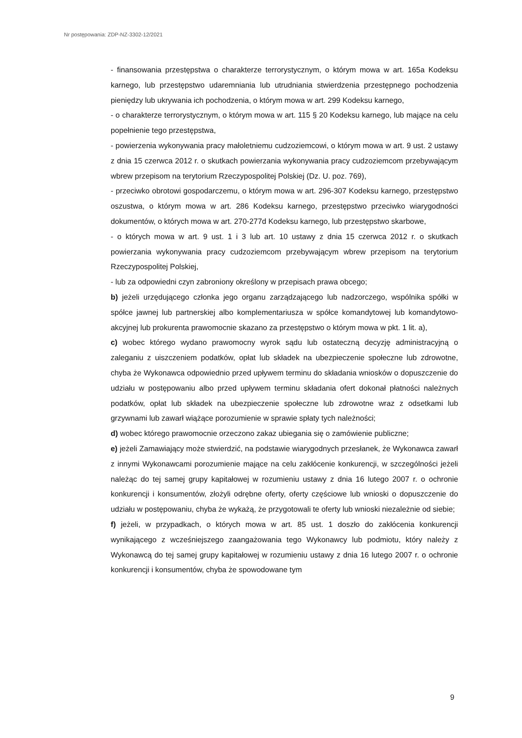Nr postępowania: ZDP-NZ-3302-12/2021
- finansowania przestępstwa o charakterze terrorystycznym, o którym mowa w art. 165a Kodeksu karnego, lub przestępstwo udaremniania lub utrudniania stwierdzenia przestępnego pochodzenia pieniędzy lub ukrywania ich pochodzenia, o którym mowa w art. 299 Kodeksu karnego,
- o charakterze terrorystycznym, o którym mowa w art. 115 § 20 Kodeksu karnego, lub mające na celu popełnienie tego przestępstwa,
- powierzenia wykonywania pracy małoletniemu cudzoziemcowi, o którym mowa w art. 9 ust. 2 ustawy z dnia 15 czerwca 2012 r. o skutkach powierzania wykonywania pracy cudzoziemcom przebywającym wbrew przepisom na terytorium Rzeczypospolitej Polskiej (Dz. U. poz. 769),
- przeciwko obrotowi gospodarczemu, o którym mowa w art. 296-307 Kodeksu karnego, przestępstwo oszustwa, o którym mowa w art. 286 Kodeksu karnego, przestępstwo przeciwko wiarygodności dokumentów, o których mowa w art. 270-277d Kodeksu karnego, lub przestępstwo skarbowe,
- o których mowa w art. 9 ust. 1 i 3 lub art. 10 ustawy z dnia 15 czerwca 2012 r. o skutkach powierzania wykonywania pracy cudzoziemcom przebywającym wbrew przepisom na terytorium Rzeczypospolitej Polskiej,
- lub za odpowiedni czyn zabroniony określony w przepisach prawa obcego;
b) jeżeli urzędującego członka jego organu zarządzającego lub nadzorczego, wspólnika spółki w spółce jawnej lub partnerskiej albo komplementariusza w spółce komandytowej lub komandytowo-akcyjnej lub prokurenta prawomocnie skazano za przestępstwo o którym mowa w pkt. 1 lit. a),
c) wobec którego wydano prawomocny wyrok sądu lub ostateczną decyzję administracyjną o zaleganiu z uiszczeniem podatków, opłat lub składek na ubezpieczenie społeczne lub zdrowotne, chyba że Wykonawca odpowiednio przed upływem terminu do składania wniosków o dopuszczenie do udziału w postępowaniu albo przed upływem terminu składania ofert dokonał płatności należnych podatków, opłat lub składek na ubezpieczenie społeczne lub zdrowotne wraz z odsetkami lub grzywnami lub zawarł wiążące porozumienie w sprawie spłaty tych należności;
d) wobec którego prawomocnie orzeczono zakaz ubiegania się o zamówienie publiczne;
e) jeżeli Zamawiający może stwierdzić, na podstawie wiarygodnych przesłanek, że Wykonawca zawarł z innymi Wykonawcami porozumienie mające na celu zakłócenie konkurencji, w szczególności jeżeli należąc do tej samej grupy kapitałowej w rozumieniu ustawy z dnia 16 lutego 2007 r. o ochronie konkurencji i konsumentów, złożyli odrębne oferty, oferty częściowe lub wnioski o dopuszczenie do udziału w postępowaniu, chyba że wykażą, że przygotowali te oferty lub wnioski niezależnie od siebie;
f) jeżeli, w przypadkach, o których mowa w art. 85 ust. 1 doszło do zakłócenia konkurencji wynikającego z wcześniejszego zaangażowania tego Wykonawcy lub podmiotu, który należy z Wykonawcą do tej samej grupy kapitałowej w rozumieniu ustawy z dnia 16 lutego 2007 r. o ochronie konkurencji i konsumentów, chyba że spowodowane tym
9